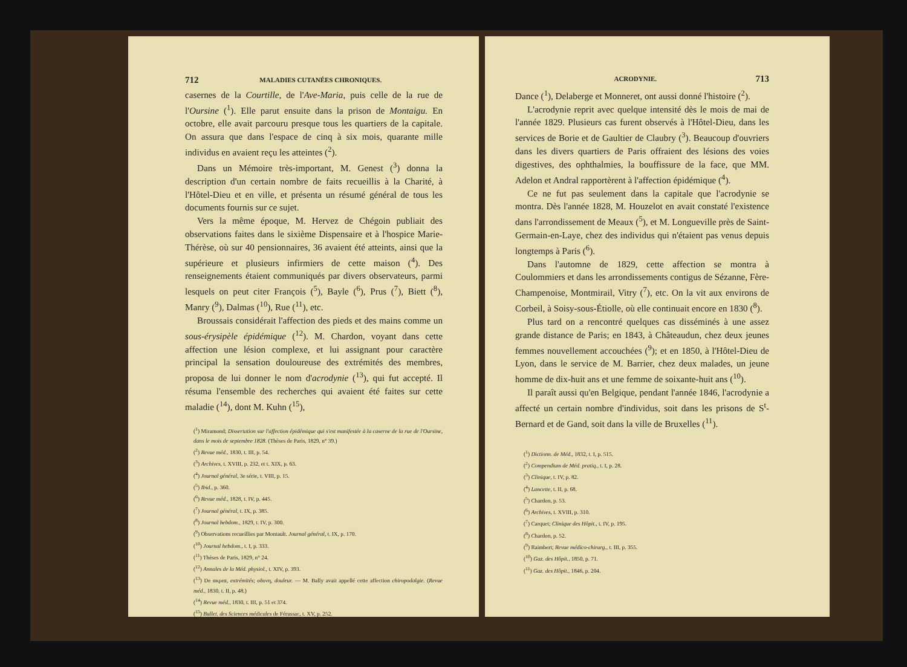712 MALADIES CUTANÉES CHRONIQUES.
casernes de la Courtille, de l'Ave-Maria, puis celle de la rue de l'Oursine (<sup>1</sup>). Elle parut ensuite dans la prison de Montaigu. En octobre, elle avait parcouru presque tous les quartiers de la capitale. On assura que dans l'espace de cinq à six mois, quarante mille individus en avaient reçu les atteintes (<sup>2</sup>).
Dans un Mémoire très-important, M. Genest (<sup>3</sup>) donna la description d'un certain nombre de faits recueillis à la Charité, à l'Hôtel-Dieu et en ville, et présenta un résumé général de tous les documents fournis sur ce sujet.
Vers la même époque, M. Hervez de Chégoin publiait des observations faites dans le sixième Dispensaire et à l'hospice Marie-Thérèse, où sur 40 pensionnaires, 36 avaient été atteints, ainsi que la supérieure et plusieurs infirmiers de cette maison (<sup>4</sup>). Des renseignements étaient communiqués par divers observateurs, parmi lesquels on peut citer François (<sup>5</sup>), Bayle (<sup>6</sup>), Prus (<sup>7</sup>), Biett (<sup>8</sup>), Manry (<sup>9</sup>), Dalmas (<sup>10</sup>), Rue (<sup>11</sup>), etc.
Broussais considérait l'affection des pieds et des mains comme un sous-érysipèle épidémique (<sup>12</sup>). M. Chardon, voyant dans cette affection une lésion complexe, et lui assignant pour caractère principal la sensation douloureuse des extrémités des membres, proposa de lui donner le nom d'acrodynie (<sup>13</sup>), qui fut accepté. Il résuma l'ensemble des recherches qui avaient été faites sur cette maladie (<sup>14</sup>), dont M. Kuhn (<sup>15</sup>),
(<sup>1</sup>) Miramond; Dissertation sur l'affection épidémique qui s'est manifestée à la caserne de la rue de l'Oursine, dans le mois de septembre 1828. (Thèses de Paris, 1829, n° 39.)
(<sup>2</sup>) Revue méd., 1830, t. III, p. 54.
(<sup>3</sup>) Archives, t. XVIII, p. 232, et t. XIX, p. 63.
(<sup>4</sup>) Journal général, 3e série, t. VIII, p. 15.
(<sup>5</sup>) Ibid., p. 360.
(<sup>6</sup>) Revue méd., 1828, t. IV, p. 445.
(<sup>7</sup>) Journal général, t. IX, p. 385.
(<sup>8</sup>) Journal hebdom., 1829, t. IV, p. 300.
(<sup>9</sup>) Observations recueillies par Montault. Journal général, t. IX, p. 170.
(<sup>10</sup>) Journal hebdom., t. I, p. 333.
(<sup>11</sup>) Thèses de Paris, 1829, n° 24.
(<sup>12</sup>) Annales de la Méd. physiol., t. XIV, p. 393.
(<sup>13</sup>) De ακρεα, extrémités; οδυνη, douleur. — M. Bally avait appellé cette affection chiropodalgie. (Revue méd., 1830, t. II, p. 48.)
(<sup>14</sup>) Revue méd., 1830, t. III, p. 51 et 374.
(<sup>15</sup>) Bullet. des Sciences médicales de Férussac, t. XV, p. 252.
ACRODYNIE. 713
Dance (<sup>1</sup>), Delaberge et Monneret, ont aussi donné l'histoire (<sup>2</sup>).
L'acrodynie reprit avec quelque intensité dès le mois de mai de l'année 1829. Plusieurs cas furent observés à l'Hôtel-Dieu, dans les services de Borie et de Gaultier de Claubry (<sup>3</sup>). Beaucoup d'ouvriers dans les divers quartiers de Paris offraient des lésions des voies digestives, des ophthalmies, la bouffissure de la face, que MM. Adelon et Andral rapportèrent à l'affection épidémique (<sup>4</sup>).
Ce ne fut pas seulement dans la capitale que l'acrodynie se montra. Dès l'année 1828, M. Houzelot en avait constaté l'existence dans l'arrondissement de Meaux (<sup>5</sup>), et M. Longueville près de Saint-Germain-en-Laye, chez des individus qui n'étaient pas venus depuis longtemps à Paris (<sup>6</sup>).
Dans l'automne de 1829, cette affection se montra à Coulommiers et dans les arrondissements contigus de Sézanne, Fère-Champenoise, Montmirail, Vitry (<sup>7</sup>), etc. On la vit aux environs de Corbeil, à Soisy-sous-Étiolle, où elle continuait encore en 1830 (<sup>8</sup>).
Plus tard on a rencontré quelques cas disséminés à une assez grande distance de Paris; en 1843, à Châteaudun, chez deux jeunes femmes nouvellement accouchées (<sup>9</sup>); et en 1850, à l'Hôtel-Dieu de Lyon, dans le service de M. Barrier, chez deux malades, un jeune homme de dix-huit ans et une femme de soixante-huit ans (<sup>10</sup>).
Il paraît aussi qu'en Belgique, pendant l'année 1846, l'acrodynie a affecté un certain nombre d'individus, soit dans les prisons de S<sup>t</sup>-Bernard et de Gand, soit dans la ville de Bruxelles (<sup>11</sup>).
(<sup>1</sup>) Dictionn. de Méd., 1832, t. I, p. 515.
(<sup>2</sup>) Compendium de Méd. pratiq., t. I, p. 28.
(<sup>3</sup>) Clinique, t. IV, p. 82.
(<sup>4</sup>) Lancette, t. II, p. 68.
(<sup>5</sup>) Chardon, p. 53.
(<sup>6</sup>) Archives, t. XVIII, p. 310.
(<sup>7</sup>) Carquet; Clinique des Hôpit., t. IV, p. 195.
(<sup>8</sup>) Chardon, p. 52.
(<sup>9</sup>) Raimbert; Revue médico-chirurg., t. III, p. 355.
(<sup>10</sup>) Gaz. des Hôpit., 1850, p. 71.
(<sup>11</sup>) Gaz. des Hôpit., 1846, p. 204.